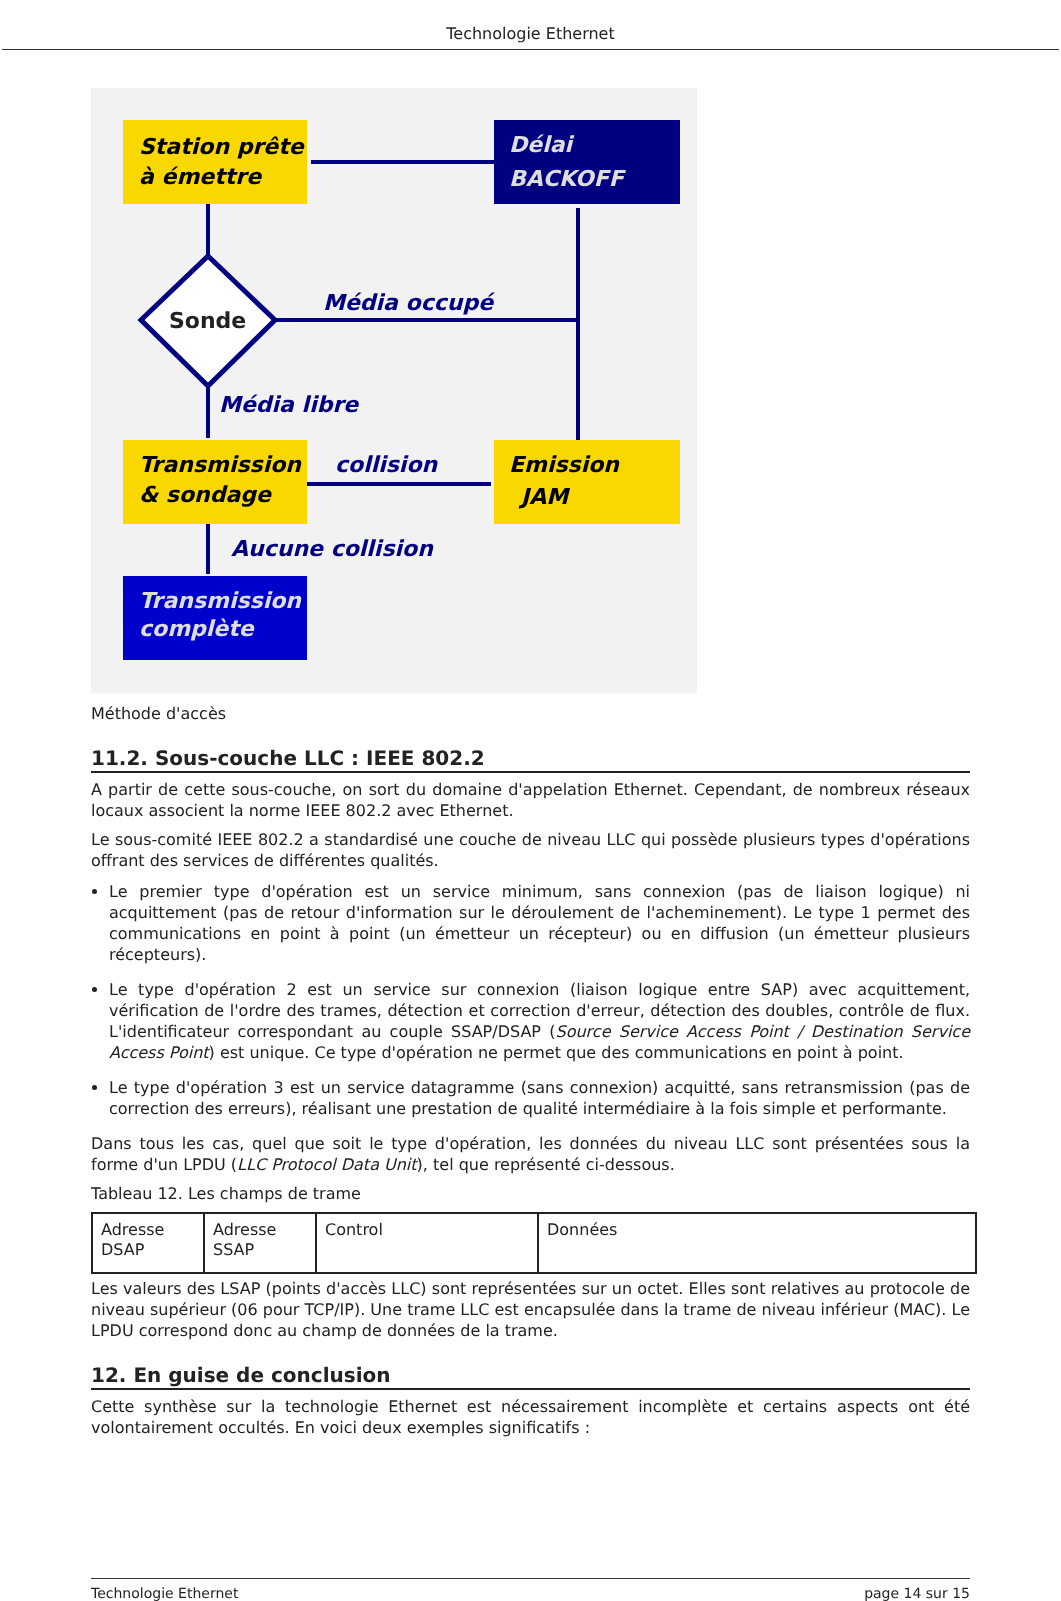Technologie Ethernet
Station prête
à émettre
Délai
BACKOFF
Sonde
Média occupé
Média libre
Transmission
& sondage
collision
Emission
JAM
Aucune collision
Transmission
complète
Méthode d'accès
11.2. Sous-couche LLC : IEEE 802.2
A partir de cette sous-couche, on sort du domaine d'appelation Ethernet. Cependant, de nombreux réseaux locaux associent la norme IEEE 802.2 avec Ethernet.
Le sous-comité IEEE 802.2 a standardisé une couche de niveau LLC qui possède plusieurs types d'opérations offrant des services de différentes qualités.
Le premier type d'opération est un service minimum, sans connexion (pas de liaison logique) ni acquittement (pas de retour d'information sur le déroulement de l'acheminement). Le type 1 permet des communications en point à point (un émetteur un récepteur) ou en diffusion (un émetteur plusieurs récepteurs).
Le type d'opération 2 est un service sur connexion (liaison logique entre SAP) avec acquittement, vérification de l'ordre des trames, détection et correction d'erreur, détection des doubles, contrôle de flux. L'identificateur correspondant au couple SSAP/DSAP (Source Service Access Point / Destination Service Access Point) est unique. Ce type d'opération ne permet que des communications en point à point.
Le type d'opération 3 est un service datagramme (sans connexion) acquitté, sans retransmission (pas de correction des erreurs), réalisant une prestation de qualité intermédiaire à la fois simple et performante.
Dans tous les cas, quel que soit le type d'opération, les données du niveau LLC sont présentées sous la forme d'un LPDU (LLC Protocol Data Unit), tel que représenté ci-dessous.
Tableau 12. Les champs de trame
| Adresse DSAP | Adresse SSAP | Control | Données |
Les valeurs des LSAP (points d'accès LLC) sont représentées sur un octet. Elles sont relatives au protocole de niveau supérieur (06 pour TCP/IP). Une trame LLC est encapsulée dans la trame de niveau inférieur (MAC). Le LPDU correspond donc au champ de données de la trame.
12. En guise de conclusion
Cette synthèse sur la technologie Ethernet est nécessairement incomplète et certains aspects ont été volontairement occultés. En voici deux exemples significatifs :
Technologie Ethernet page 14 sur 15